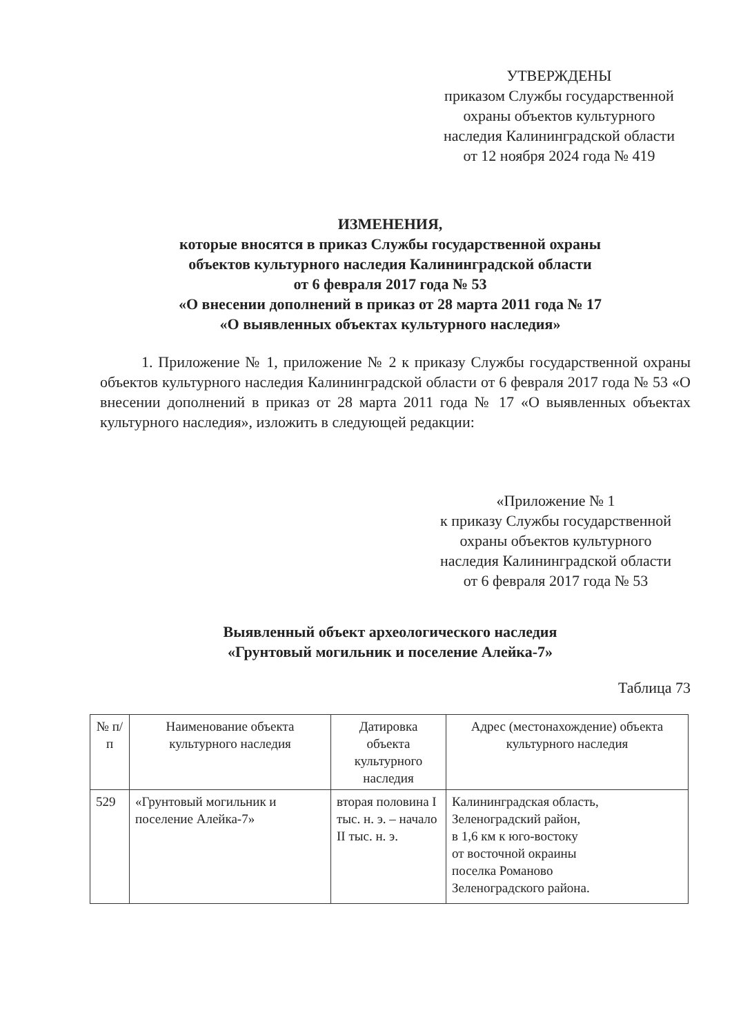УТВЕРЖДЕНЫ
приказом Службы государственной
охраны объектов культурного
наследия Калининградской области
от 12 ноября 2024 года № 419
ИЗМЕНЕНИЯ,
которые вносятся в приказ Службы государственной охраны
объектов культурного наследия Калининградской области
от 6 февраля 2017 года № 53
«О внесении дополнений в приказ от 28 марта 2011 года № 17
«О выявленных объектах культурного наследия»
1. Приложение № 1, приложение № 2 к приказу Службы государственной охраны объектов культурного наследия Калининградской области от 6 февраля 2017 года № 53 «О внесении дополнений в приказ от 28 марта 2011 года № 17 «О выявленных объектах культурного наследия», изложить в следующей редакции:
«Приложение № 1
к приказу Службы государственной
охраны объектов культурного
наследия Калининградской области
от 6 февраля 2017 года № 53
Выявленный объект археологического наследия
«Грунтовый могильник и поселение Алейка-7»
Таблица 73
| № п/п | Наименование объекта культурного наследия | Датировка объекта культурного наследия | Адрес (местонахождение) объекта культурного наследия |
| --- | --- | --- | --- |
| 529 | «Грунтовый могильник и поселение Алейка-7» | вторая половина I тыс. н. э. – начало II тыс. н. э. | Калининградская область, Зеленоградский район, в 1,6 км к юго-востоку от восточной окраины поселка Романово Зеленоградского района. |